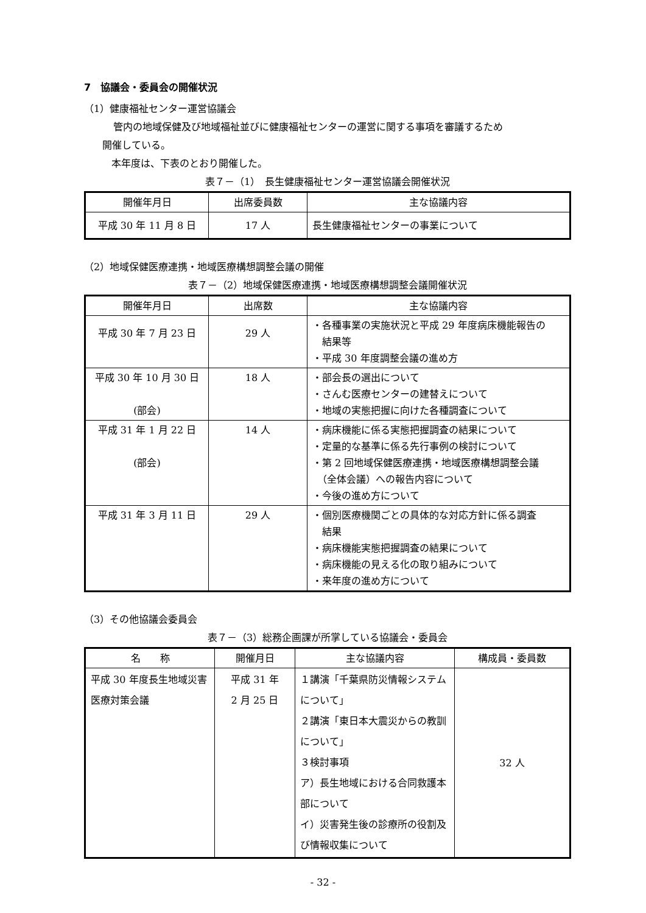7　協議会・委員会の開催状況
（1）健康福祉センター運営協議会
管内の地域保健及び地域福祉並びに健康福祉センターの運営に関する事項を審議するため
開催している。
本年度は、下表のとおり開催した。
表７－（1）　長生健康福祉センター運営協議会開催状況
| 開催年月日 | 出席委員数 | 主な協議内容 |
| --- | --- | --- |
| 平成 30 年 11 月 8 日 | 17 人 | 長生健康福祉センターの事業について |
（2）地域保健医療連携・地域医療構想調整会議の開催
表７－（2）地域保健医療連携・地域医療構想調整会議開催状況
| 開催年月日 | 出席数 | 主な協議内容 |
| --- | --- | --- |
| 平成 30 年 7 月 23 日 | 29 人 | ・各種事業の実施状況と平成 29 年度病床機能報告の 結果等 ・平成 30 年度調整会議の進め方 |
| 平成 30 年 10 月 30 日 (部会) | 18 人 | ・部会長の選出について ・さんむ医療センターの建替えについて ・地域の実態把握に向けた各種調査について |
| 平成 31 年 1 月 22 日 (部会) | 14 人 | ・病床機能に係る実態把握調査の結果について ・定量的な基準に係る先行事例の検討について ・第 2 回地域保健医療連携・地域医療構想調整会議 （全体会議）への報告内容について ・今後の進め方について |
| 平成 31 年 3 月 11 日 | 29 人 | ・個別医療機関ごとの具体的な対応方針に係る調査 結果 ・病床機能実態把握調査の結果について ・病床機能の見える化の取り組みについて ・来年度の進め方について |
（3）その他協議会委員会
表７－（3）総務企画課が所掌している協議会・委員会
| 名 称 | 開催月日 | 主な協議内容 | 構成員・委員数 |
| --- | --- | --- | --- |
| 平成 30 年度長生地域災害医療対策会議 | 平成 31 年 2 月 25 日 | １講演「千葉県防災情報システムについて」 ２講演「東日本大震災からの教訓について」 ３検討事項 ア）長生地域における合同救護本部について イ）災害発生後の診療所の役割及び情報収集について | 32 人 |
- 32 -